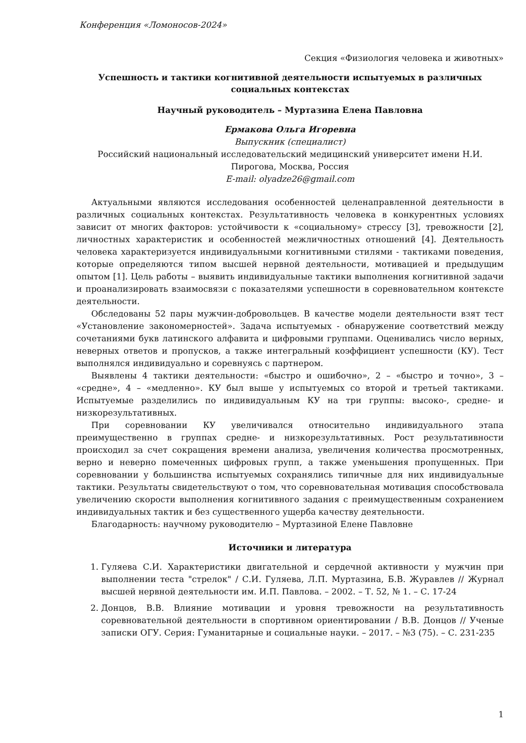Конференция «Ломоносов-2024»
Секция «Физиология человека и животных»
Успешность и тактики когнитивной деятельности испытуемых в различных социальных контекстах
Научный руководитель – Муртазина Елена Павловна
Ермакова Ольга Игоревна
Выпускник (специалист)
Российский национальный исследовательский медицинский университет имени Н.И. Пирогова, Москва, Россия
E-mail: olyadze26@gmail.com
Актуальными являются исследования особенностей целенаправленной деятельности в различных социальных контекстах. Результативность человека в конкурентных условиях зависит от многих факторов: устойчивости к «социальному» стрессу [3], тревожности [2], личностных характеристик и особенностей межличностных отношений [4]. Деятельность человека характеризуется индивидуальными когнитивными стилями - тактиками поведения, которые определяются типом высшей нервной деятельности, мотивацией и предыдущим опытом [1]. Цель работы – выявить индивидуальные тактики выполнения когнитивной задачи и проанализировать взаимосвязи с показателями успешности в соревновательном контексте деятельности.
Обследованы 52 пары мужчин-добровольцев. В качестве модели деятельности взят тест «Установление закономерностей». Задача испытуемых - обнаружение соответствий между сочетаниями букв латинского алфавита и цифровыми группами. Оценивались число верных, неверных ответов и пропусков, а также интегральный коэффициент успешности (КУ). Тест выполнялся индивидуально и соревнуясь с партнером.
Выявлены 4 тактики деятельности: «быстро и ошибочно», 2 – «быстро и точно», 3 – «средне», 4 – «медленно». КУ был выше у испытуемых со второй и третьей тактиками. Испытуемые разделились по индивидуальным КУ на три группы: высоко-, средне- и низкорезультативных.
При соревновании КУ увеличивался относительно индивидуального этапа преимущественно в группах средне- и низкорезультативных. Рост результативности происходил за счет сокращения времени анализа, увеличения количества просмотренных, верно и неверно помеченных цифровых групп, а также уменьшения пропущенных. При соревновании у большинства испытуемых сохранялись типичные для них индивидуальные тактики. Результаты свидетельствуют о том, что соревновательная мотивация способствовала увеличению скорости выполнения когнитивного задания с преимущественным сохранением индивидуальных тактик и без существенного ущерба качеству деятельности.
Благодарность: научному руководителю – Муртазиной Елене Павловне
Источники и литература
1. Гуляева С.И. Характеристики двигательной и сердечной активности у мужчин при выполнении теста "стрелок" / С.И. Гуляева, Л.П. Муртазина, Б.В. Журавлев // Журнал высшей нервной деятельности им. И.П. Павлова. – 2002. – Т. 52, № 1. – С. 17-24
2. Донцов, В.В. Влияние мотивации и уровня тревожности на результативность соревновательной деятельности в спортивном ориентировании / В.В. Донцов // Ученые записки ОГУ. Серия: Гуманитарные и социальные науки. – 2017. – №3 (75). – С. 231-235
1